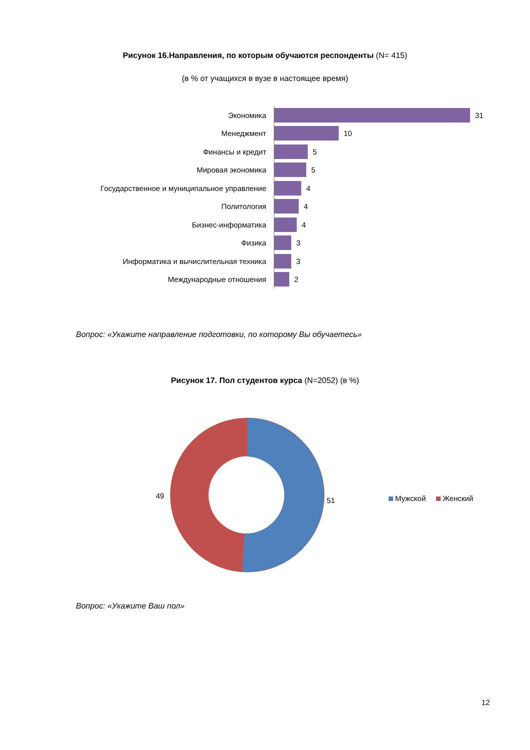Рисунок 16.Направления, по которым обучаются респонденты (N= 415)
(в % от учащихся в вузе в настоящее время)
Экономика 31
Менеджмент 10
Финансы и кредит 5
Мировая экономика 5
Государственное и муниципальное управление 4
Политология 4
Бизнес-информатика 4
Физика 3
Информатика и вычислительная техника 3
Международные отношения 2
Вопрос: «Укажите направление подготовки, по которому Вы обучаетесь»
Рисунок 17. Пол студентов курса (N=2052) (в %)
49
51 Мужской Женский
Вопрос: «Укажите Ваш пол»
12